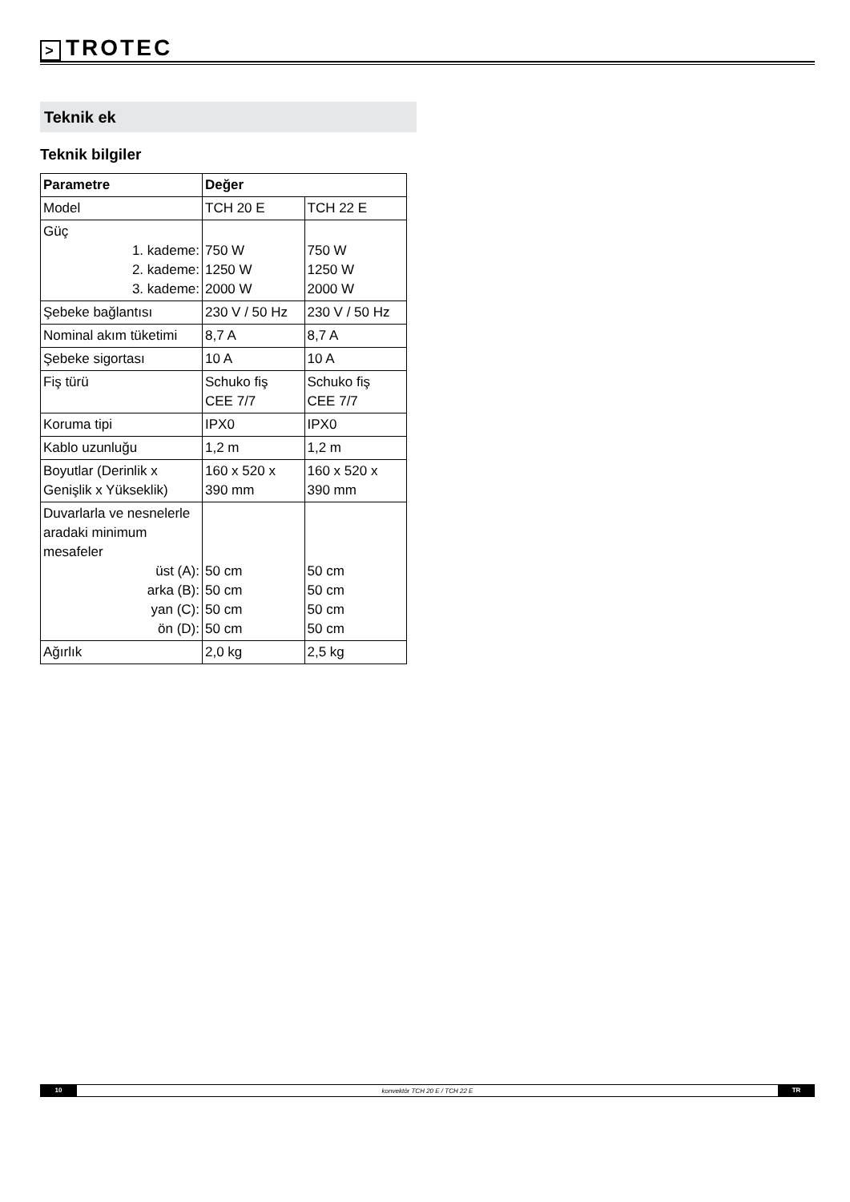> TROTEC
Teknik ek
Teknik bilgiler
| Parametre | Değer | |
| --- | --- | --- |
| Model | TCH 20 E | TCH 22 E |
| Güç 1. kademe: 2. kademe: 3. kademe: | 750 W 1250 W 2000 W | 750 W 1250 W 2000 W |
| Şebeke bağlantısı | 230 V / 50 Hz | 230 V / 50 Hz |
| Nominal akım tüketimi | 8,7 A | 8,7 A |
| Şebeke sigortası | 10 A | 10 A |
| Fiş türü | Schuko fiş CEE 7/7 | Schuko fiş CEE 7/7 |
| Koruma tipi | IPX0 | IPX0 |
| Kablo uzunluğu | 1,2 m | 1,2 m |
| Boyutlar (Derinlik x Genişlik x Yükseklik) | 160 x 520 x 390 mm | 160 x 520 x 390 mm |
| Duvarlarla ve nesnelerle aradaki minimum mesafeler üst (A): arka (B): yan (C): ön (D): | 50 cm 50 cm 50 cm 50 cm | 50 cm 50 cm 50 cm 50 cm |
| Ağırlık | 2,0 kg | 2,5 kg |
10
konvektör TCH 20 E / TCH 22 E
TR